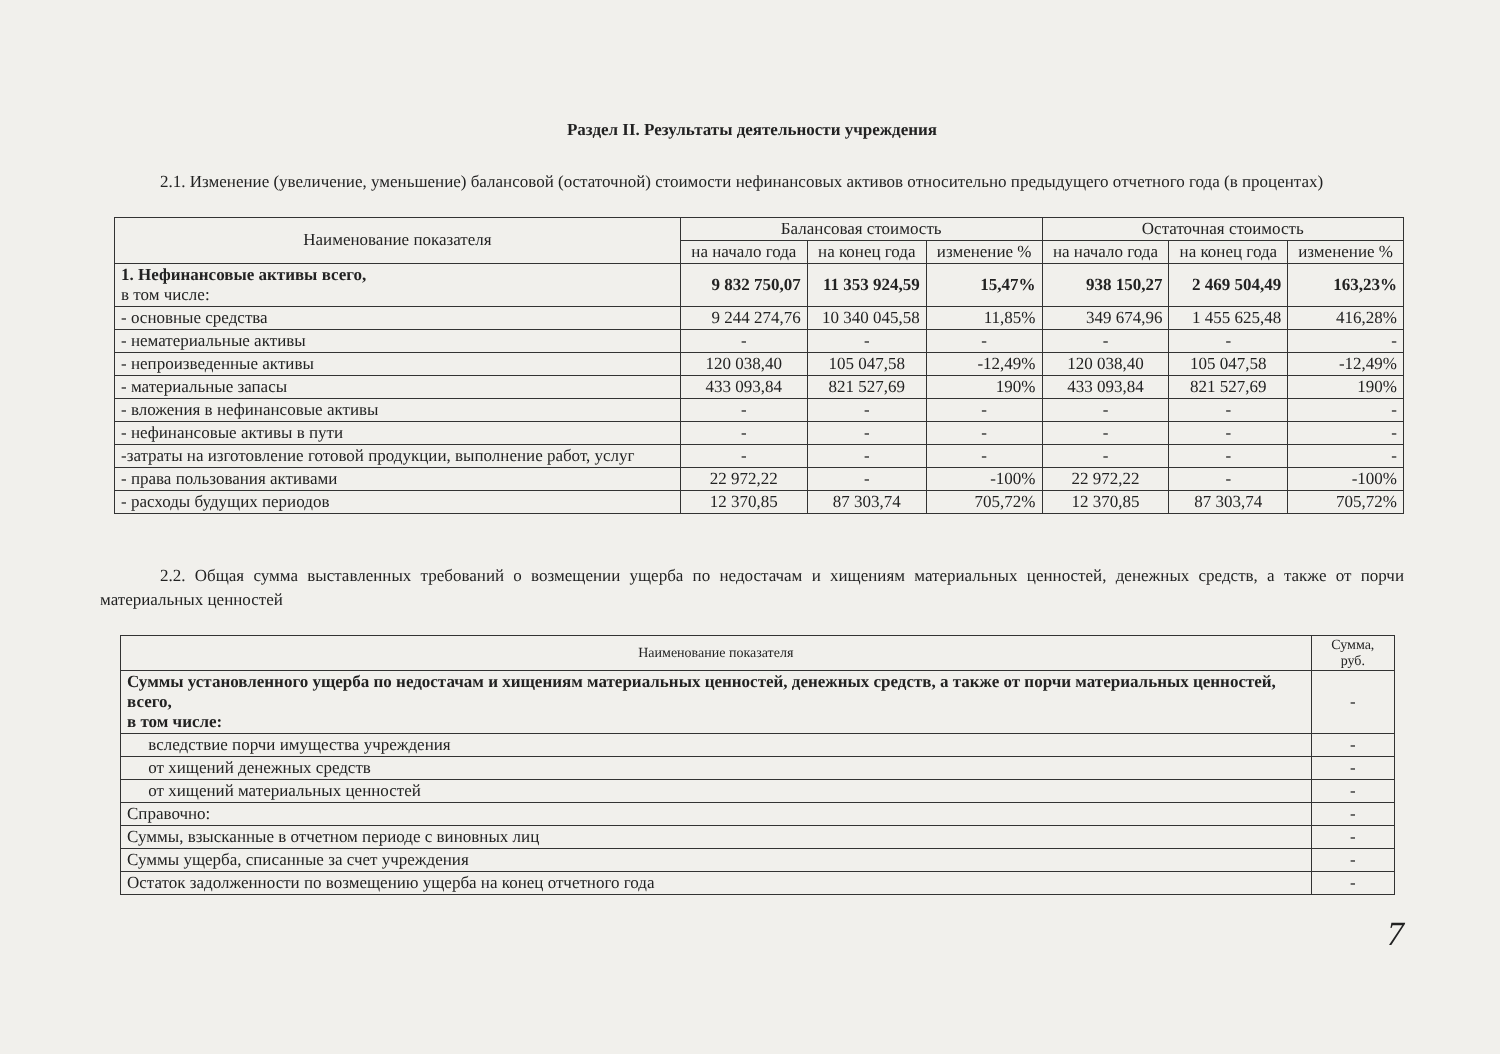Раздел II. Результаты деятельности учреждения
2.1. Изменение (увеличение, уменьшение) балансовой (остаточной) стоимости нефинансовых активов относительно предыдущего отчетного года (в процентах)
| Наименование показателя | Балансовая стоимость | | | Остаточная стоимость | | |
| --- | --- | --- | --- | --- | --- | --- |
| | на начало года | на конец года | изменение % | на начало года | на конец года | изменение % |
| 1. Нефинансовые активы всего, в том числе: | 9 832 750,07 | 11 353 924,59 | 15,47% | 938 150,27 | 2 469 504,49 | 163,23% |
| - основные средства | 9 244 274,76 | 10 340 045,58 | 11,85% | 349 674,96 | 1 455 625,48 | 416,28% |
| - нематериальные активы | - | - | - | - | - | - |
| - непроизведенные активы | 120 038,40 | 105 047,58 | -12,49% | 120 038,40 | 105 047,58 | -12,49% |
| - материальные запасы | 433 093,84 | 821 527,69 | 190% | 433 093,84 | 821 527,69 | 190% |
| - вложения в нефинансовые активы | - | - | - | - | - | - |
| - нефинансовые активы в пути | - | - | - | - | - | - |
| -затраты на изготовление готовой продукции, выполнение работ, услуг | - | - | - | - | - | - |
| - права пользования активами | 22 972,22 | - | -100% | 22 972,22 | - | -100% |
| - расходы будущих периодов | 12 370,85 | 87 303,74 | 705,72% | 12 370,85 | 87 303,74 | 705,72% |
2.2. Общая сумма выставленных требований о возмещении ущерба по недостачам и хищениям материальных ценностей, денежных средств, а также от порчи материальных ценностей
| Наименование показателя | Сумма, руб. |
| --- | --- |
| Суммы установленного ущерба по недостачам и хищениям материальных ценностей, денежных средств, а также от порчи материальных ценностей, всего, в том числе: | - |
| вследствие порчи имущества учреждения | - |
| от хищений денежных средств | - |
| от хищений материальных ценностей | - |
| Справочно: | - |
| Суммы, взысканные в отчетном периоде с виновных лиц | - |
| Суммы ущерба, списанные за счет учреждения | - |
| Остаток задолженности по возмещению ущерба на конец отчетного года | - |
7